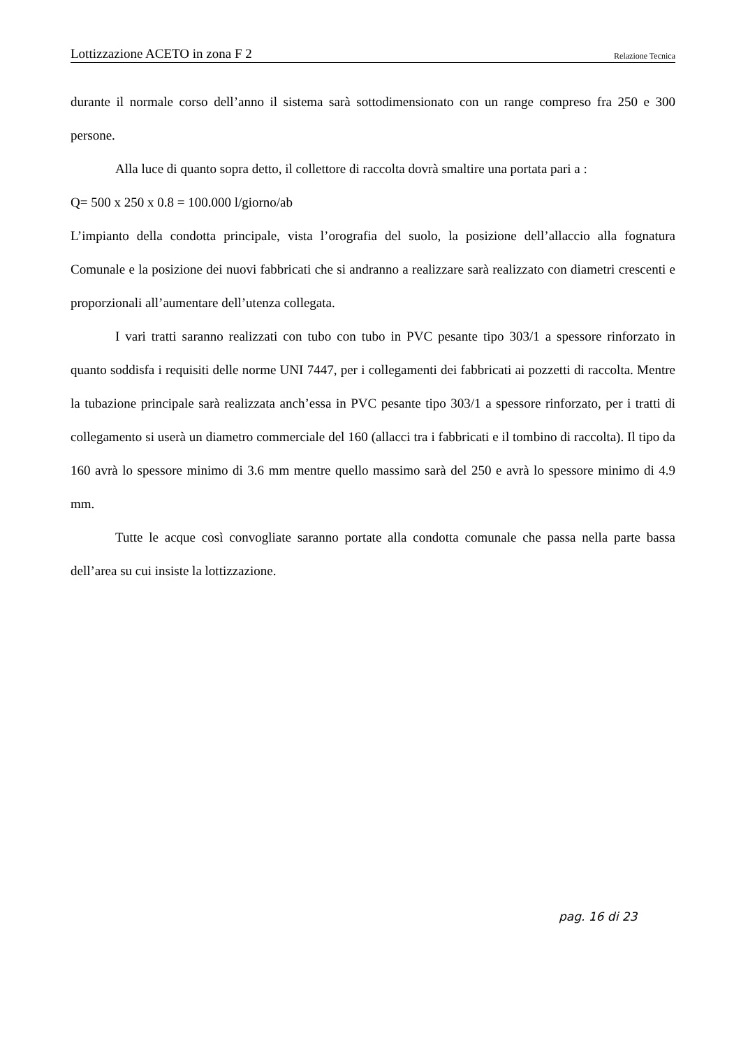Lottizzazione ACETO in zona F 2 Relazione Tecnica
durante il normale corso dell’anno il sistema sarà sottodimensionato con un range compreso fra 250 e 300 persone.
Alla luce di quanto sopra detto, il collettore di raccolta dovrà smaltire una portata pari a :
Q= 500 x 250 x 0.8 = 100.000 l/giorno/ab
L’impianto della condotta principale, vista l’orografia del suolo, la posizione dell’allaccio alla fognatura Comunale e la posizione dei nuovi fabbricati che si andranno a realizzare sarà realizzato con diametri crescenti e proporzionali all’aumentare dell’utenza collegata.
I vari tratti saranno realizzati con tubo con tubo in PVC pesante tipo 303/1 a spessore rinforzato in quanto soddisfa i requisiti delle norme UNI 7447, per i collegamenti dei fabbricati ai pozzetti di raccolta. Mentre la tubazione principale sarà realizzata anch’essa in PVC pesante tipo 303/1 a spessore rinforzato, per i tratti di collegamento si userà un diametro commerciale del 160 (allacci tra i fabbricati e il tombino di raccolta). Il tipo da 160 avrà lo spessore minimo di 3.6 mm mentre quello massimo sarà del 250 e avrà lo spessore minimo di 4.9 mm.
Tutte le acque così convogliate saranno portate alla condotta comunale che passa nella parte bassa dell’area su cui insiste la lottizzazione.
pag. 16 di 23